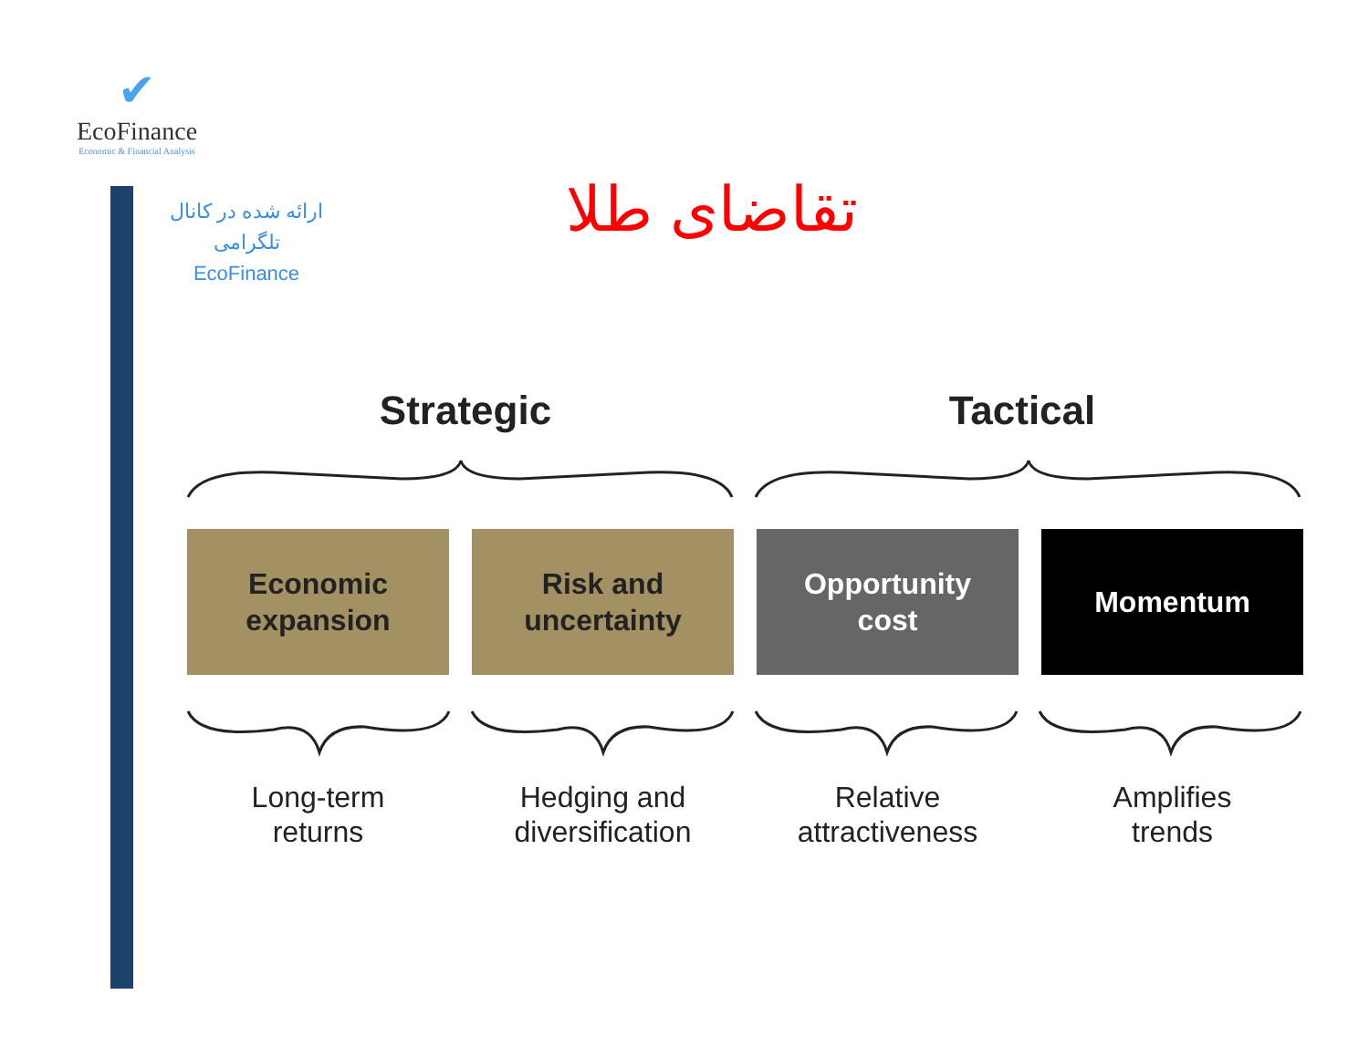✔
EcoFinance
Economic & Financial Analysis
ارائه شده در کانال تلگرامی
EcoFinance
تقاضای طلا
Strategic Tactical
Economic
expansion
Risk and
uncertainty
Opportunity
cost
Momentum
Long-term
returns
Hedging and
diversification
Relative
attractiveness
Amplifies
trends